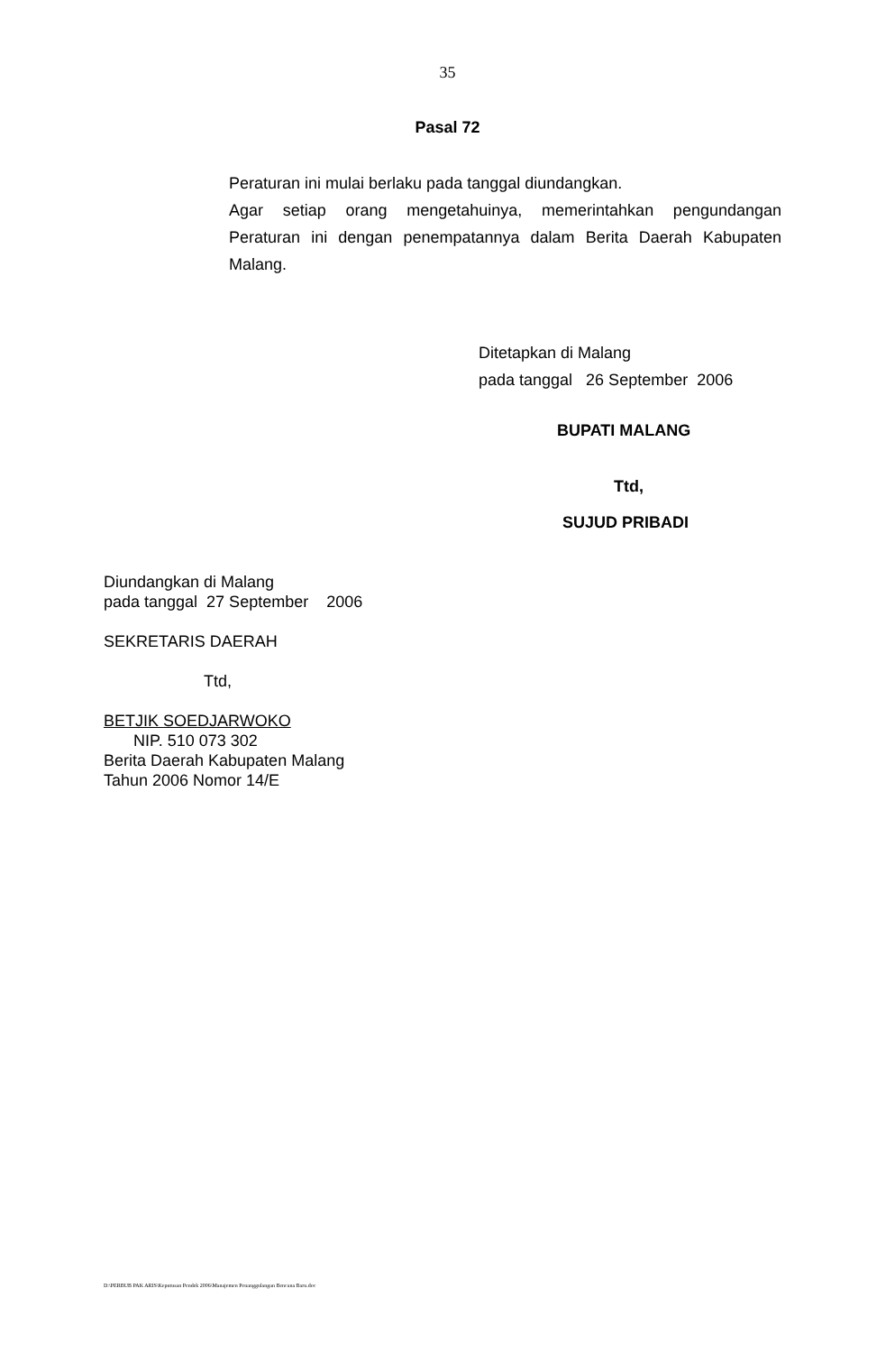35
Pasal 72
Peraturan ini mulai berlaku pada tanggal diundangkan.
Agar setiap orang mengetahuinya, memerintahkan pengundangan Peraturan ini dengan penempatannya dalam Berita Daerah Kabupaten Malang.
Ditetapkan di Malang
pada tanggal 26 September 2006
BUPATI MALANG
Ttd,
SUJUD PRIBADI
Diundangkan di Malang
pada tanggal 27 September 2006
SEKRETARIS DAERAH
Ttd,
BETJIK SOEDJARWOKO
NIP. 510 073 302
Berita Daerah Kabupaten Malang
Tahun 2006 Nomor 14/E
D:\PERBUB PAK ARIS\Keputusan Pendek 2006\Manajemen Penanggulangan Bencana Baru.doc